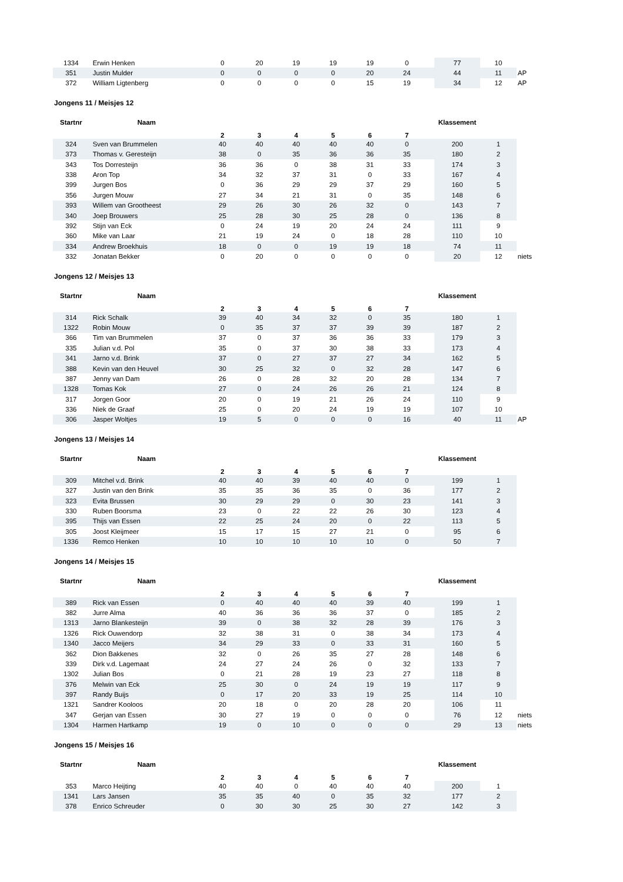| 1334 | Erwin Henken | 0 | 20 | 19 | 19 | 19 | 0 | | 77 | 10 | |
| 351 | Justin Mulder | 0 | 0 | 0 | 0 | 20 | 24 | | 44 | 11 | AP |
| 372 | William Ligtenberg | 0 | 0 | 0 | 0 | 15 | 19 | | 34 | 12 | AP |
Jongens 11 / Meisjes 12
| Startnr | Naam | 2 | 3 | 4 | 5 | 6 | 7 | | Klassement | | |
| --- | --- | --- | --- | --- | --- | --- | --- | --- | --- | --- | --- |
| 324 | Sven van Brummelen | 40 | 40 | 40 | 40 | 40 | 0 | | 200 | 1 | |
| 373 | Thomas v. Geresteijn | 38 | 0 | 35 | 36 | 36 | 35 | | 180 | 2 | |
| 343 | Tos Dorresteijn | 36 | 36 | 0 | 38 | 31 | 33 | | 174 | 3 | |
| 338 | Aron Top | 34 | 32 | 37 | 31 | 0 | 33 | | 167 | 4 | |
| 399 | Jurgen Bos | 0 | 36 | 29 | 29 | 37 | 29 | | 160 | 5 | |
| 356 | Jurgen Mouw | 27 | 34 | 21 | 31 | 0 | 35 | | 148 | 6 | |
| 393 | Willem van Grootheest | 29 | 26 | 30 | 26 | 32 | 0 | | 143 | 7 | |
| 340 | Joep Brouwers | 25 | 28 | 30 | 25 | 28 | 0 | | 136 | 8 | |
| 392 | Stijn van Eck | 0 | 24 | 19 | 20 | 24 | 24 | | 111 | 9 | |
| 360 | Mike van Laar | 21 | 19 | 24 | 0 | 18 | 28 | | 110 | 10 | |
| 334 | Andrew Broekhuis | 18 | 0 | 0 | 19 | 19 | 18 | | 74 | 11 | |
| 332 | Jonatan Bekker | 0 | 20 | 0 | 0 | 0 | 0 | | 20 | 12 | niets |
Jongens 12 / Meisjes 13
| Startnr | Naam | 2 | 3 | 4 | 5 | 6 | 7 | | Klassement | | |
| --- | --- | --- | --- | --- | --- | --- | --- | --- | --- | --- | --- |
| 314 | Rick Schalk | 39 | 40 | 34 | 32 | 0 | 35 | | 180 | 1 | |
| 1322 | Robin Mouw | 0 | 35 | 37 | 37 | 39 | 39 | | 187 | 2 | |
| 366 | Tim van Brummelen | 37 | 0 | 37 | 36 | 36 | 33 | | 179 | 3 | |
| 335 | Julian v.d. Pol | 35 | 0 | 37 | 30 | 38 | 33 | | 173 | 4 | |
| 341 | Jarno v.d. Brink | 37 | 0 | 27 | 37 | 27 | 34 | | 162 | 5 | |
| 388 | Kevin van den Heuvel | 30 | 25 | 32 | 0 | 32 | 28 | | 147 | 6 | |
| 387 | Jenny van Dam | 26 | 0 | 28 | 32 | 20 | 28 | | 134 | 7 | |
| 1328 | Tomas Kok | 27 | 0 | 24 | 26 | 26 | 21 | | 124 | 8 | |
| 317 | Jorgen Goor | 20 | 0 | 19 | 21 | 26 | 24 | | 110 | 9 | |
| 336 | Niek de Graaf | 25 | 0 | 20 | 24 | 19 | 19 | | 107 | 10 | |
| 306 | Jasper Woltjes | 19 | 5 | 0 | 0 | 0 | 16 | | 40 | 11 | AP |
Jongens 13 / Meisjes 14
| Startnr | Naam | 2 | 3 | 4 | 5 | 6 | 7 | | Klassement | | |
| --- | --- | --- | --- | --- | --- | --- | --- | --- | --- | --- | --- |
| 309 | Mitchel v.d. Brink | 40 | 40 | 39 | 40 | 40 | 0 | | 199 | 1 | |
| 327 | Justin van den Brink | 35 | 35 | 36 | 35 | 0 | 36 | | 177 | 2 | |
| 323 | Evita Brussen | 30 | 29 | 29 | 0 | 30 | 23 | | 141 | 3 | |
| 330 | Ruben Boorsma | 23 | 0 | 22 | 22 | 26 | 30 | | 123 | 4 | |
| 395 | Thijs van Essen | 22 | 25 | 24 | 20 | 0 | 22 | | 113 | 5 | |
| 305 | Joost Kleijmeer | 15 | 17 | 15 | 27 | 21 | 0 | | 95 | 6 | |
| 1336 | Remco Henken | 10 | 10 | 10 | 10 | 10 | 0 | | 50 | 7 | |
Jongens 14 / Meisjes 15
| Startnr | Naam | 2 | 3 | 4 | 5 | 6 | 7 | | Klassement | | |
| --- | --- | --- | --- | --- | --- | --- | --- | --- | --- | --- | --- |
| 389 | Rick van Essen | 0 | 40 | 40 | 40 | 39 | 40 | | 199 | 1 | |
| 382 | Jurre Alma | 40 | 36 | 36 | 36 | 37 | 0 | | 185 | 2 | |
| 1313 | Jarno Blankesteijn | 39 | 0 | 38 | 32 | 28 | 39 | | 176 | 3 | |
| 1326 | Rick Ouwendorp | 32 | 38 | 31 | 0 | 38 | 34 | | 173 | 4 | |
| 1340 | Jacco Meijers | 34 | 29 | 33 | 0 | 33 | 31 | | 160 | 5 | |
| 362 | Dion Bakkenes | 32 | 0 | 26 | 35 | 27 | 28 | | 148 | 6 | |
| 339 | Dirk v.d. Lagemaat | 24 | 27 | 24 | 26 | 0 | 32 | | 133 | 7 | |
| 1302 | Julian Bos | 0 | 21 | 28 | 19 | 23 | 27 | | 118 | 8 | |
| 376 | Melwin van Eck | 25 | 30 | 0 | 24 | 19 | 19 | | 117 | 9 | |
| 397 | Randy Buijs | 0 | 17 | 20 | 33 | 19 | 25 | | 114 | 10 | |
| 1321 | Sandrer Kooloos | 20 | 18 | 0 | 20 | 28 | 20 | | 106 | 11 | |
| 347 | Gerjan van Essen | 30 | 27 | 19 | 0 | 0 | 0 | | 76 | 12 | niets |
| 1304 | Harmen Hartkamp | 19 | 0 | 10 | 0 | 0 | 0 | | 29 | 13 | niets |
Jongens 15 / Meisjes 16
| Startnr | Naam | 2 | 3 | 4 | 5 | 6 | 7 | | Klassement | | |
| --- | --- | --- | --- | --- | --- | --- | --- | --- | --- | --- | --- |
| 353 | Marco Heijting | 40 | 40 | 0 | 40 | 40 | 40 | | 200 | 1 | |
| 1341 | Lars Jansen | 35 | 35 | 40 | 0 | 35 | 32 | | 177 | 2 | |
| 378 | Enrico Schreuder | 0 | 30 | 30 | 25 | 30 | 27 | | 142 | 3 | |